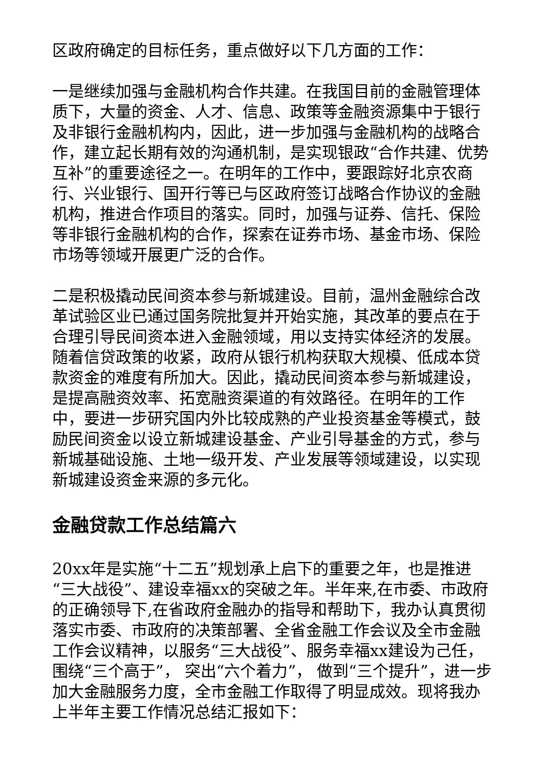区政府确定的目标任务，重点做好以下几方面的工作：
一是继续加强与金融机构合作共建。在我国目前的金融管理体质下，大量的资金、人才、信息、政策等金融资源集中于银行及非银行金融机构内，因此，进一步加强与金融机构的战略合作，建立起长期有效的沟通机制，是实现银政“合作共建、优势互补”的重要途径之一。在明年的工作中，要跟踪好北京农商行、兴业银行、国开行等已与区政府签订战略合作协议的金融机构，推进合作项目的落实。同时，加强与证券、信托、保险等非银行金融机构的合作，探索在证券市场、基金市场、保险市场等领域开展更广泛的合作。
二是积极撬动民间资本参与新城建设。目前，温州金融综合改革试验区业已通过国务院批复并开始实施，其改革的要点在于合理引导民间资本进入金融领域，用以支持实体经济的发展。随着信贷政策的收紧，政府从银行机构获取大规模、低成本贷款资金的难度有所加大。因此，撬动民间资本参与新城建设，是提高融资效率、拓宽融资渠道的有效路径。在明年的工作中，要进一步研究国内外比较成熟的产业投资基金等模式，鼓励民间资金以设立新城建设基金、产业引导基金的方式，参与新城基础设施、土地一级开发、产业发展等领域建设，以实现新城建设资金来源的多元化。
金融贷款工作总结篇六
20xx年是实施“十二五”规划承上启下的重要之年，也是推进“三大战役”、建设幸福xx的突破之年。半年来,在市委、市政府的正确领导下,在省政府金融办的指导和帮助下，我办认真贯彻落实市委、市政府的决策部署、全省金融工作会议及全市金融工作会议精神，以服务“三大战役”、服务幸福xx建设为己任，围绕“三个高于”， 突出“六个着力”， 做到“三个提升”，进一步加大金融服务力度，全市金融工作取得了明显成效。现将我办上半年主要工作情况总结汇报如下：